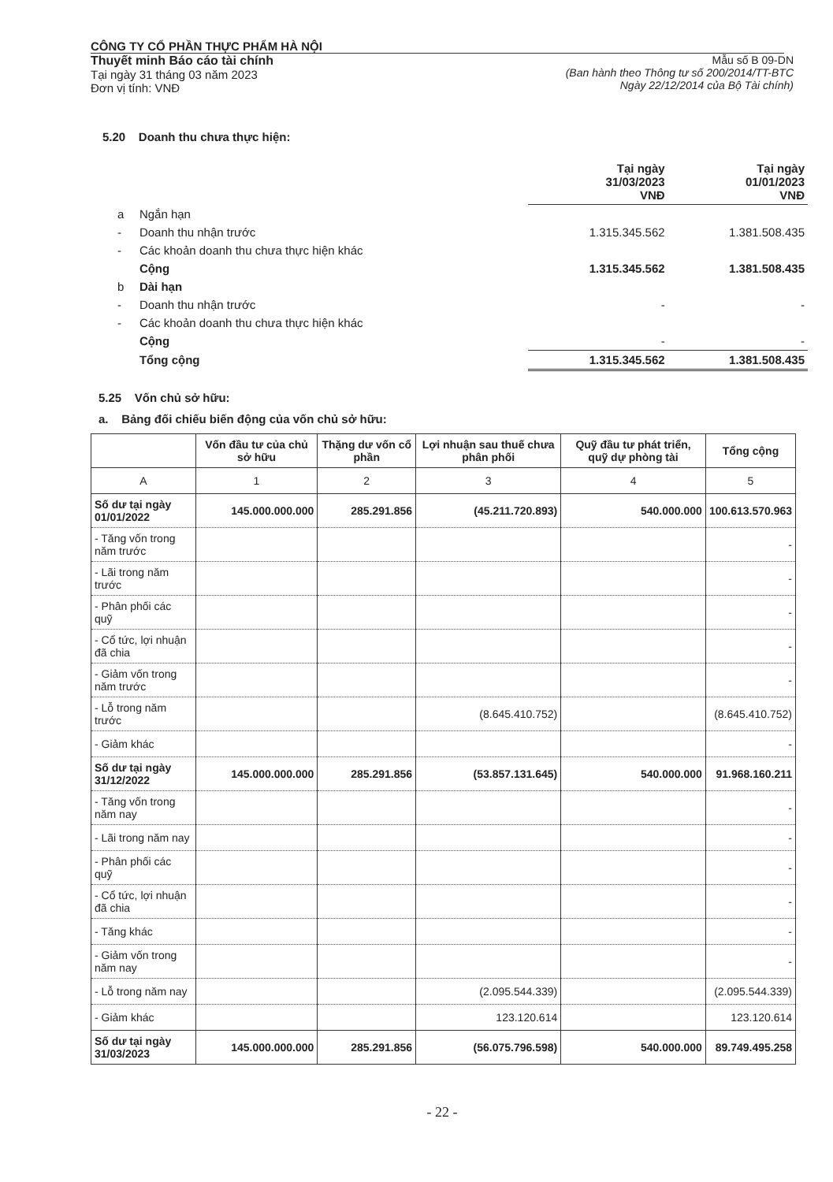CÔNG TY CỔ PHẦN THỰC PHẨM HÀ NỘI
Thuyết minh Báo cáo tài chính
Tại ngày 31 tháng 03 năm 2023
Đơn vị tính: VNĐ
Mẫu số B 09-DN
(Ban hành theo Thông tư số 200/2014/TT-BTC
Ngày 22/12/2014 của Bộ Tài chính)
5.20 Doanh thu chưa thực hiện:
| | | Tại ngày 31/03/2023 VNĐ | Tại ngày 01/01/2023 VNĐ |
| a | Ngắn hạn | | |
| - | Doanh thu nhận trước | 1.315.345.562 | 1.381.508.435 |
| - | Các khoản doanh thu chưa thực hiện khác | | |
| | Cộng | 1.315.345.562 | 1.381.508.435 |
| b | Dài hạn | | |
| - | Doanh thu nhận trước | - | - |
| - | Các khoản doanh thu chưa thực hiện khác | | |
| | Cộng | - | - |
| | Tổng cộng | 1.315.345.562 | 1.381.508.435 |
5.25 Vốn chủ sở hữu:
a. Bảng đối chiếu biến động của vốn chủ sở hữu:
| | Vốn đầu tư của chủ sở hữu | Thặng dư vốn cổ phần | Lợi nhuận sau thuế chưa phân phối | Quỹ đầu tư phát triển, quỹ dự phòng tài | Tổng cộng |
| --- | --- | --- | --- | --- | --- |
| A | 1 | 2 | 3 | 4 | 5 |
| Số dư tại ngày 01/01/2022 | 145.000.000.000 | 285.291.856 | (45.211.720.893) | 540.000.000 | 100.613.570.963 |
| - Tăng vốn trong năm trước | | | | | - |
| - Lãi trong năm trước | | | | | - |
| - Phân phối các quỹ | | | | | - |
| - Cổ tức, lợi nhuận đã chia | | | | | - |
| - Giảm vốn trong năm trước | | | | | - |
| - Lỗ trong năm trước | | | (8.645.410.752) | | (8.645.410.752) |
| - Giảm khác | | | | | - |
| Số dư tại ngày 31/12/2022 | 145.000.000.000 | 285.291.856 | (53.857.131.645) | 540.000.000 | 91.968.160.211 |
| - Tăng vốn trong năm nay | | | | | - |
| - Lãi trong năm nay | | | | | - |
| - Phân phối các quỹ | | | | | - |
| - Cổ tức, lợi nhuận đã chia | | | | | - |
| - Tăng khác | | | | | - |
| - Giảm vốn trong năm nay | | | | | - |
| - Lỗ trong năm nay | | | (2.095.544.339) | | (2.095.544.339) |
| - Giảm khác | | | 123.120.614 | | 123.120.614 |
| Số dư tại ngày 31/03/2023 | 145.000.000.000 | 285.291.856 | (56.075.796.598) | 540.000.000 | 89.749.495.258 |
- 22 -